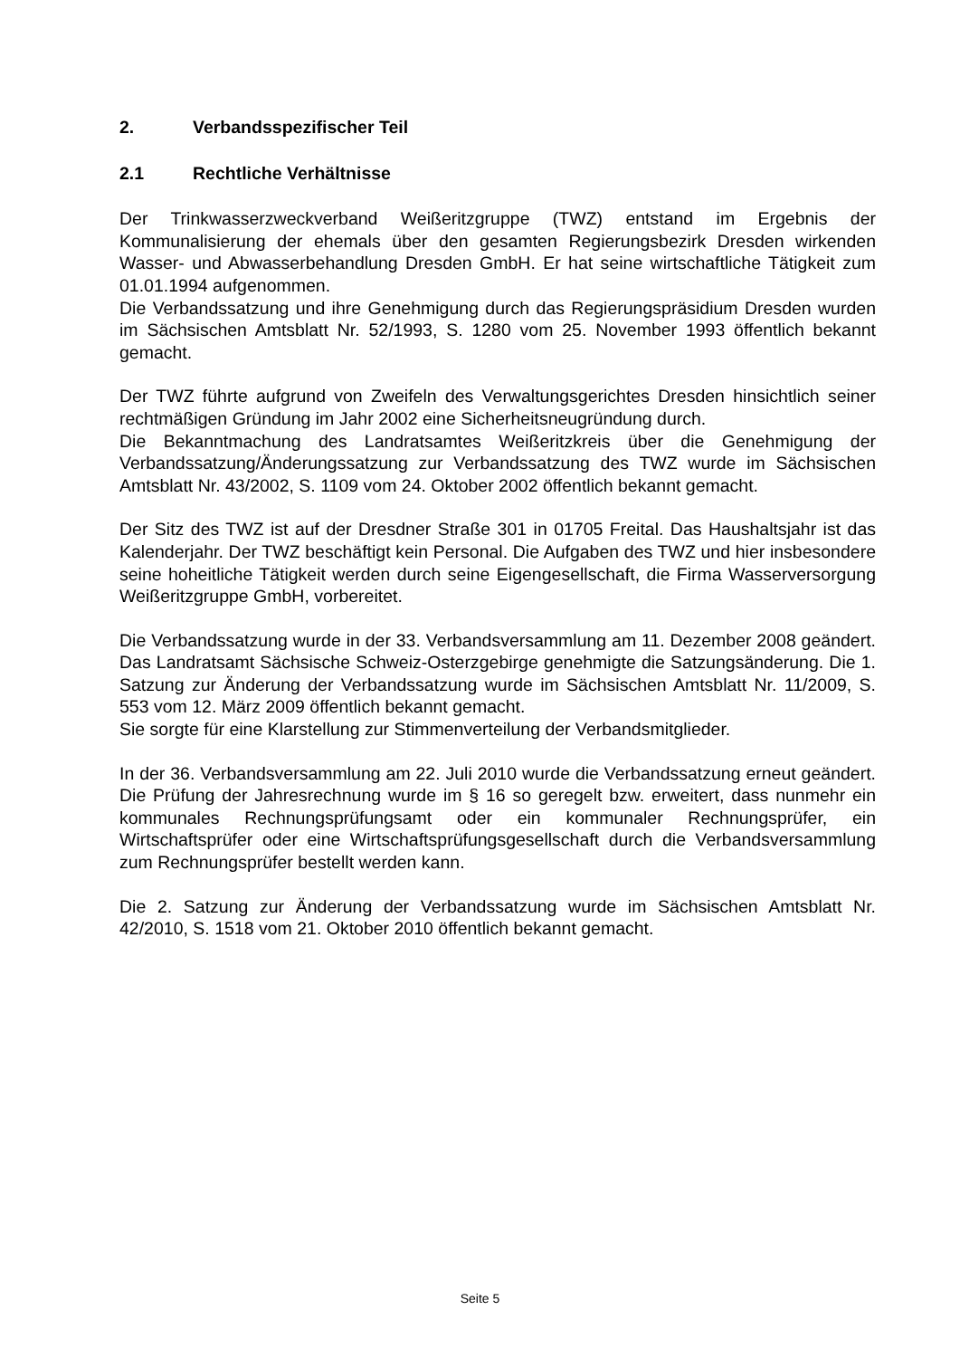2. Verbandsspezifischer Teil
2.1 Rechtliche Verhältnisse
Der Trinkwasserzweckverband Weißeritzgruppe (TWZ) entstand im Ergebnis der Kommunalisierung der ehemals über den gesamten Regierungsbezirk Dresden wirkenden Wasser- und Abwasserbehandlung Dresden GmbH. Er hat seine wirtschaftliche Tätigkeit zum 01.01.1994 aufgenommen.
Die Verbandssatzung und ihre Genehmigung durch das Regierungspräsidium Dresden wurden im Sächsischen Amtsblatt Nr. 52/1993, S. 1280 vom 25. November 1993 öffentlich bekannt gemacht.
Der TWZ führte aufgrund von Zweifeln des Verwaltungsgerichtes Dresden hinsichtlich seiner rechtmäßigen Gründung im Jahr 2002 eine Sicherheitsneugründung durch.
Die Bekanntmachung des Landratsamtes Weißeritzkreis über die Genehmigung der Verbandssatzung/Änderungssatzung zur Verbandssatzung des TWZ wurde im Sächsischen Amtsblatt Nr. 43/2002, S. 1109 vom 24. Oktober 2002 öffentlich bekannt gemacht.
Der Sitz des TWZ ist auf der Dresdner Straße 301 in 01705 Freital. Das Haushaltsjahr ist das Kalenderjahr. Der TWZ beschäftigt kein Personal. Die Aufgaben des TWZ und hier insbesondere seine hoheitliche Tätigkeit werden durch seine Eigengesellschaft, die Firma Wasserversorgung Weißeritzgruppe GmbH, vorbereitet.
Die Verbandssatzung wurde in der 33. Verbandsversammlung am 11. Dezember 2008 geändert. Das Landratsamt Sächsische Schweiz-Osterzgebirge genehmigte die Satzungsänderung. Die 1. Satzung zur Änderung der Verbandssatzung wurde im Sächsischen Amtsblatt Nr. 11/2009, S. 553 vom 12. März 2009 öffentlich bekannt gemacht.
Sie sorgte für eine Klarstellung zur Stimmenverteilung der Verbandsmitglieder.
In der 36. Verbandsversammlung am 22. Juli 2010 wurde die Verbandssatzung erneut geändert. Die Prüfung der Jahresrechnung wurde im § 16 so geregelt bzw. erweitert, dass nunmehr ein kommunales Rechnungsprüfungsamt oder ein kommunaler Rechnungsprüfer, ein Wirtschaftsprüfer oder eine Wirtschaftsprüfungsgesellschaft durch die Verbandsversammlung zum Rechnungsprüfer bestellt werden kann.
Die 2. Satzung zur Änderung der Verbandssatzung wurde im Sächsischen Amtsblatt Nr. 42/2010, S. 1518 vom 21. Oktober 2010 öffentlich bekannt gemacht.
Seite 5